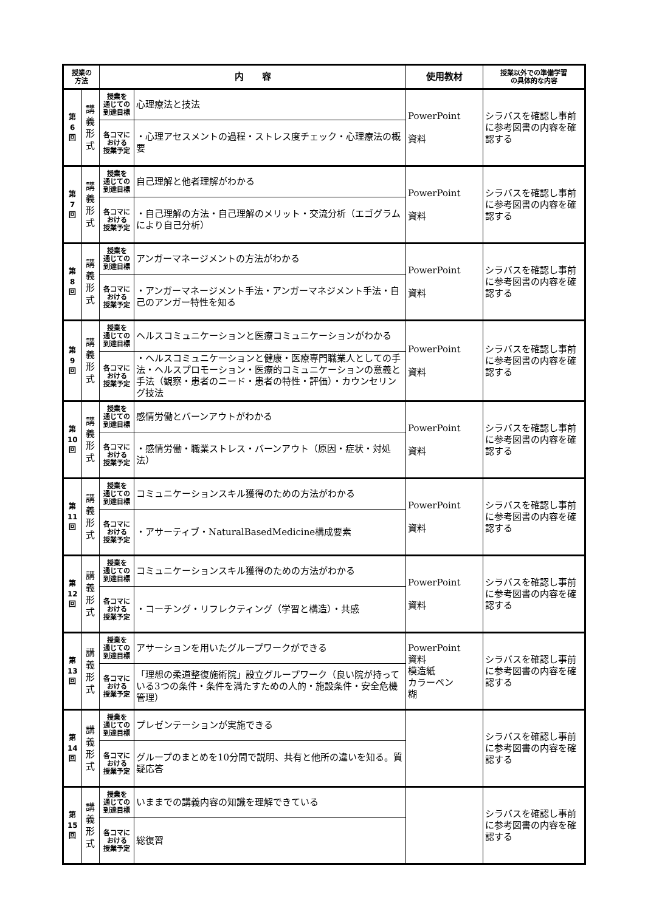| 授業の 方法 | | 内 容 | | 使用教材 | 授業以外での準備学習 の具体的な内容 |
| --- | --- | --- | --- | --- | --- |
| 第 6 回 | 講 義 形 式 | 授業を 通じての 到達目標 | 心理療法と技法 | PowerPoint 資料 | シラバスを確認し事前に参考図書の内容を確認する |
| | | 各コマに おける 授業予定 | ・心理アセスメントの過程・ストレス度チェック・心理療法の概要 | | |
| 第 7 回 | 講 義 形 式 | 授業を 通じての 到達目標 | 自己理解と他者理解がわかる | PowerPoint 資料 | シラバスを確認し事前に参考図書の内容を確認する |
| | | 各コマに おける 授業予定 | ・自己理解の方法・自己理解のメリット・交流分析（エゴグラムにより自己分析） | | |
| 第 8 回 | 講 義 形 式 | 授業を 通じての 到達目標 | アンガーマネージメントの方法がわかる | PowerPoint 資料 | シラバスを確認し事前に参考図書の内容を確認する |
| | | 各コマに おける 授業予定 | ・アンガーマネージメント手法・アンガーマネジメント手法・自己のアンガー特性を知る | | |
| 第 9 回 | 講 義 形 式 | 授業を 通じての 到達目標 | ヘルスコミュニケーションと医療コミュニケーションがわかる | PowerPoint 資料 | シラバスを確認し事前に参考図書の内容を確認する |
| | | 各コマに おける 授業予定 | ・ヘルスコミュニケーションと健康・医療専門職業人としての手法・ヘルスプロモーション・医療的コミュニケーションの意義と手法（観察・患者のニード・患者の特性・評価）・カウンセリング技法 | | |
| 第 10 回 | 講 義 形 式 | 授業を 通じての 到達目標 | 感情労働とバーンアウトがわかる | PowerPoint 資料 | シラバスを確認し事前に参考図書の内容を確認する |
| | | 各コマに おける 授業予定 | ・感情労働・職業ストレス・バーンアウト（原因・症状・対処法） | | |
| 第 11 回 | 講 義 形 式 | 授業を 通じての 到達目標 | コミュニケーションスキル獲得のための方法がわかる | PowerPoint 資料 | シラバスを確認し事前に参考図書の内容を確認する |
| | | 各コマに おける 授業予定 | ・アサーティブ・NaturalBasedMedicine構成要素 | | |
| 第 12 回 | 講 義 形 式 | 授業を 通じての 到達目標 | コミュニケーションスキル獲得のための方法がわかる | PowerPoint 資料 | シラバスを確認し事前に参考図書の内容を確認する |
| | | 各コマに おける 授業予定 | ・コーチング・リフレクティング（学習と構造）・共感 | | |
| 第 13 回 | 講 義 形 式 | 授業を 通じての 到達目標 | アサーションを用いたグループワークができる | PowerPoint 資料 模造紙 カラーペン 糊 | シラバスを確認し事前に参考図書の内容を確認する |
| | | 各コマに おける 授業予定 | 「理想の柔道整復施術院」設立グループワーク（良い院が持っている3つの条件・条件を満たすための人的・施設条件・安全危機管理） | | |
| 第 14 回 | 講 義 形 式 | 授業を 通じての 到達目標 | プレゼンテーションが実施できる | | シラバスを確認し事前に参考図書の内容を確認する |
| | | 各コマに おける 授業予定 | グループのまとめを10分間で説明、共有と他所の違いを知る。質疑応答 | | |
| 第 15 回 | 講 義 形 式 | 授業を 通じての 到達目標 | いままでの講義内容の知識を理解できている | | シラバスを確認し事前に参考図書の内容を確認する |
| | | 各コマに おける 授業予定 | 総復習 | | |